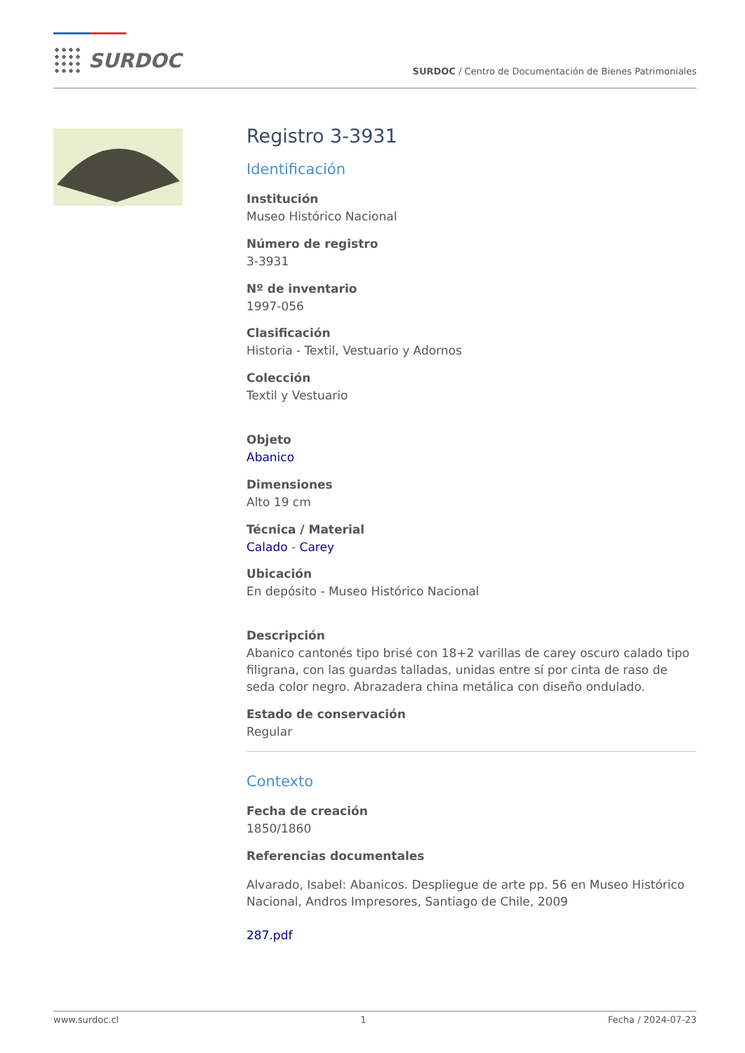SURDOC
SURDOC / Centro de Documentación de Bienes Patrimoniales
Registro 3-3931
Identificación
Institución
Museo Histórico Nacional
Número de registro
3-3931
Nº de inventario
1997-056
Clasificación
Historia - Textil, Vestuario y Adornos
Colección
Textil y Vestuario
Objeto
Abanico
Dimensiones
Alto 19 cm
Técnica / Material
Calado - Carey
Ubicación
En depósito - Museo Histórico Nacional
Descripción
Abanico cantonés tipo brisé con 18+2 varillas de carey oscuro calado tipo filigrana, con las guardas talladas, unidas entre sí por cinta de raso de seda color negro. Abrazadera china metálica con diseño ondulado.
Estado de conservación
Regular
Contexto
Fecha de creación
1850/1860
Referencias documentales
Alvarado, Isabel: Abanicos. Despliegue de arte pp. 56 en Museo Histórico Nacional, Andros Impresores, Santiago de Chile, 2009
287.pdf
www.surdoc.cl 1 Fecha / 2024-07-23